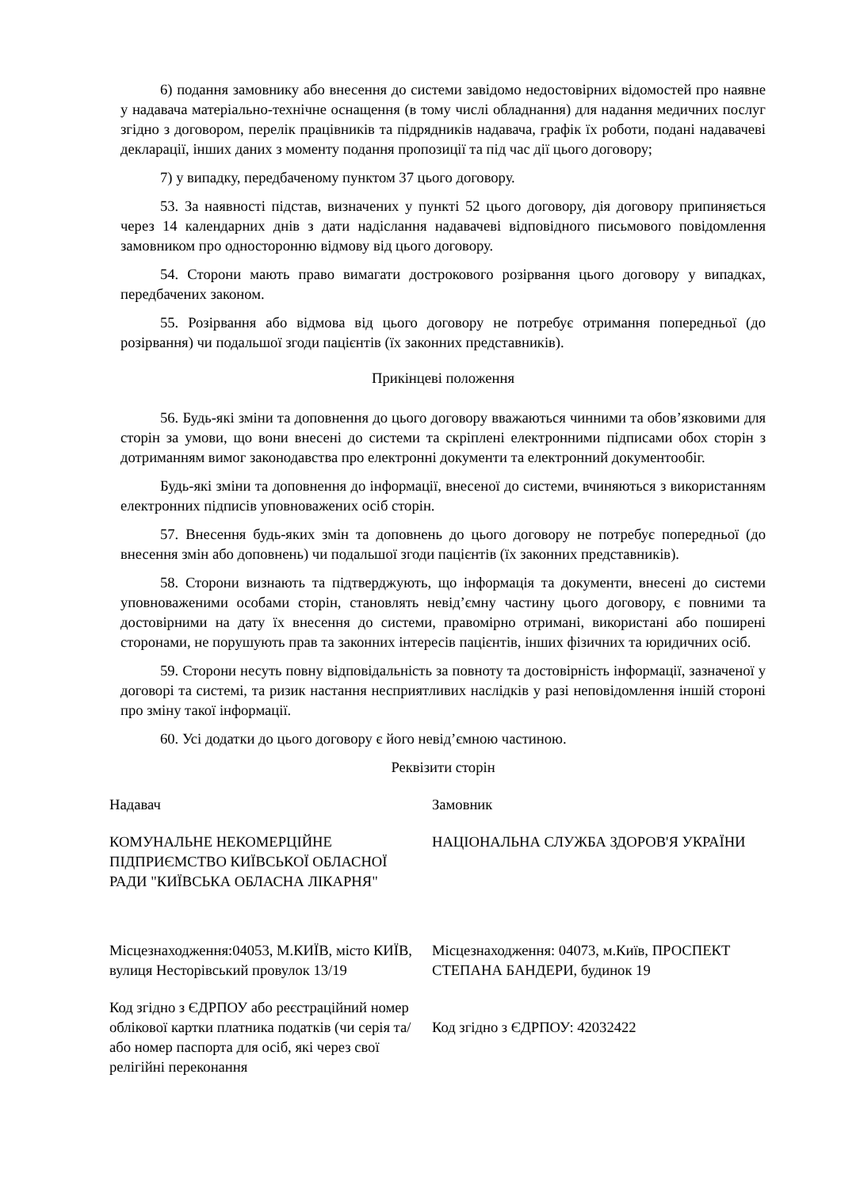6) подання замовнику або внесення до системи завідомо недостовірних відомостей про наявне у надавача матеріально-технічне оснащення (в тому числі обладнання) для надання медичних послуг згідно з договором, перелік працівників та підрядників надавача, графік їх роботи, подані надавачеві декларації, інших даних з моменту подання пропозиції та під час дії цього договору;
7) у випадку, передбаченому пунктом 37 цього договору.
53. За наявності підстав, визначених у пункті 52 цього договору, дія договору припиняється через 14 календарних днів з дати надіслання надавачеві відповідного письмового повідомлення замовником про односторонню відмову від цього договору.
54. Сторони мають право вимагати дострокового розірвання цього договору у випадках, передбачених законом.
55. Розірвання або відмова від цього договору не потребує отримання попередньої (до розірвання) чи подальшої згоди пацієнтів (їх законних представників).
Прикінцеві положення
56. Будь-які зміни та доповнення до цього договору вважаються чинними та обов’язковими для сторін за умови, що вони внесені до системи та скріплені електронними підписами обох сторін з дотриманням вимог законодавства про електронні документи та електронний документообіг.
Будь-які зміни та доповнення до інформації, внесеної до системи, вчиняються з використанням електронних підписів уповноважених осіб сторін.
57. Внесення будь-яких змін та доповнень до цього договору не потребує попередньої (до внесення змін або доповнень) чи подальшої згоди пацієнтів (їх законних представників).
58. Сторони визнають та підтверджують, що інформація та документи, внесені до системи уповноваженими особами сторін, становлять невід’ємну частину цього договору, є повними та достовірними на дату їх внесення до системи, правомірно отримані, використані або поширені сторонами, не порушують прав та законних інтересів пацієнтів, інших фізичних та юридичних осіб.
59. Сторони несуть повну відповідальність за повноту та достовірність інформації, зазначеної у договорі та системі, та ризик настання несприятливих наслідків у разі неповідомлення іншій стороні про зміну такої інформації.
60. Усі додатки до цього договору є його невід’ємною частиною.
Реквізити сторін
| Надавач | Замовник |
| КОМУНАЛЬНЕ НЕКОМЕРЦІЙНЕ ПІДПРИЄМСТВО КИЇВСЬКОЇ ОБЛАСНОЇ РАДИ "КИЇВСЬКА ОБЛАСНА ЛІКАРНЯ" | НАЦІОНАЛЬНА СЛУЖБА ЗДОРОВ'Я УКРАЇНИ |
| Місцезнаходження:04053, М.КИЇВ, місто КИЇВ, вулиця Несторівський провулок 13/19 | Місцезнаходження: 04073, м.Київ, ПРОСПЕКТ СТЕПАНА БАНДЕРИ, будинок 19 |
| Код згідно з ЄДРПОУ або реєстраційний номер облікової картки платника податків (чи серія та/або номер паспорта для осіб, які через свої релігійні переконання | Код згідно з ЄДРПОУ: 42032422 |